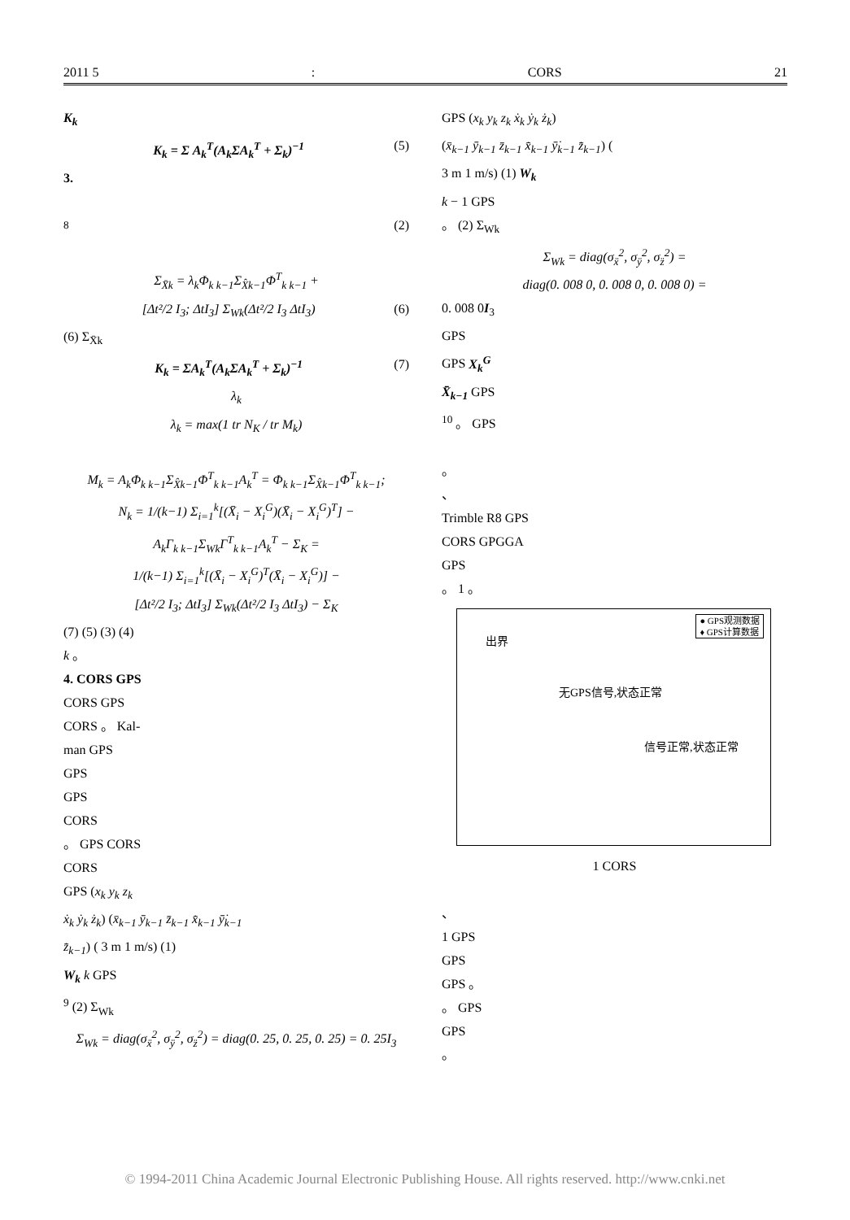2011 5: CORS 21
K<sub>k</sub>
K<sub>k</sub> = Σ A<sub>k</sub><sup>T</sup>(A<sub>k</sub>ΣA<sub>k</sub><sup>T</sup> + Σ<sub>k</sub>)<sup>−1</sup> (5)
3.
<sup>8</sup> (2)
Σ<sub>X̄k</sub> = λ<sub>k</sub>Φ<sub>k k−1</sub>Σ<sub>X̂k−1</sub>Φ<sup>T</sup><sub>k k−1</sub> +
[Δt²/2 I<sub>3</sub>; ΔtI<sub>3</sub>] Σ<sub>Wk</sub>(Δt²/2 I<sub>3</sub> ΔtI<sub>3</sub>) (6)
(6) Σ<sub>X̄k</sub>
K<sub>k</sub> = ΣA<sub>k</sub><sup>T</sup>(A<sub>k</sub>ΣA<sub>k</sub><sup>T</sup> + Σ<sub>k</sub>)<sup>−1</sup> (7)
λ<sub>k</sub>
λ<sub>k</sub> = max(1 tr N<sub>K</sub> / tr M<sub>k</sub>)
M<sub>k</sub> = A<sub>k</sub>Φ<sub>k k−1</sub>Σ<sub>X̂k−1</sub>Φ<sup>T</sup><sub>k k−1</sub>A<sub>k</sub><sup>T</sup> = Φ<sub>k k−1</sub>Σ<sub>X̂k−1</sub>Φ<sup>T</sup><sub>k k−1</sub>;
N<sub>k</sub> = 1/(k−1) Σ<sub>i=1</sub><sup>k</sup>[(X̄<sub>i</sub> − X<sub>i</sub><sup>G</sup>)(X̄<sub>i</sub> − X<sub>i</sub><sup>G</sup>)<sup>T</sup>] −
A<sub>k</sub>Γ<sub>k k−1</sub>Σ<sub>Wk</sub>Γ<sup>T</sup><sub>k k−1</sub>A<sub>k</sub><sup>T</sup> − Σ<sub>K</sub> =
1/(k−1) Σ<sub>i=1</sub><sup>k</sup>[(X̄<sub>i</sub> − X<sub>i</sub><sup>G</sup>)<sup>T</sup>(X̄<sub>i</sub> − X<sub>i</sub><sup>G</sup>)] −
[Δt²/2 I<sub>3</sub>; ΔtI<sub>3</sub>] Σ<sub>Wk</sub>(Δt²/2 I<sub>3</sub> ΔtI<sub>3</sub>) − Σ<sub>K</sub>
(7) (5) (3) (4)
k 。
4. CORS GPS
CORS GPS
CORS 。 Kal-
man GPS
GPS
GPS
CORS
。 GPS CORS
CORS
GPS (x<sub>k</sub> y<sub>k</sub> z<sub>k</sub>
ẋ<sub>k</sub> ẏ<sub>k</sub> ż<sub>k</sub>) (x̄<sub>k−1</sub> ȳ<sub>k−1</sub> z̄<sub>k−1</sub> x̄̇<sub>k−1</sub> ȳ̇<sub>k−1</sub>
z̄̇<sub>k−1</sub>) ( 3 m 1 m/s) (1)
W<sub>k</sub> k GPS
<sup>9</sup> (2) Σ<sub>Wk</sub>
Σ<sub>Wk</sub> = diag(σ<sub>ẍ</sub><sup>2</sup>, σ<sub>ÿ</sub><sup>2</sup>, σ<sub>z̈</sub><sup>2</sup>) = diag(0. 25, 0. 25, 0. 25) = 0. 25I<sub>3</sub>
GPS (x<sub>k</sub> y<sub>k</sub> z<sub>k</sub> ẋ<sub>k</sub> ẏ<sub>k</sub> ż<sub>k</sub>)
(x̄<sub>k−1</sub> ȳ<sub>k−1</sub> z̄<sub>k−1</sub> x̄̇<sub>k−1</sub> ȳ̇<sub>k−1</sub> z̄̇<sub>k−1</sub>) (
3 m 1 m/s) (1) W<sub>k</sub>
k − 1 GPS
。 (2) Σ<sub>Wk</sub>
Σ<sub>Wk</sub> = diag(σ<sub>ẍ</sub><sup>2</sup>, σ<sub>ÿ</sub><sup>2</sup>, σ<sub>z̈</sub><sup>2</sup>) =
diag(0. 008 0, 0. 008 0, 0. 008 0) =
0. 008 0I<sub>3</sub>
GPS
GPS X<sub>k</sub><sup>G</sup>
X̄<sub>k−1</sub> GPS
<sup>10</sup> 。 GPS
。
、
Trimble R8 GPS
CORS GPGGA
GPS
。 1 。
● GPS观测数据
♦ GPS计算数据
出界
无GPS信号,状态正常
信号正常,状态正常
1 CORS
、
1 GPS
GPS
GPS 。
。 GPS
GPS
。
© 1994-2011 China Academic Journal Electronic Publishing House. All rights reserved. http://www.cnki.net